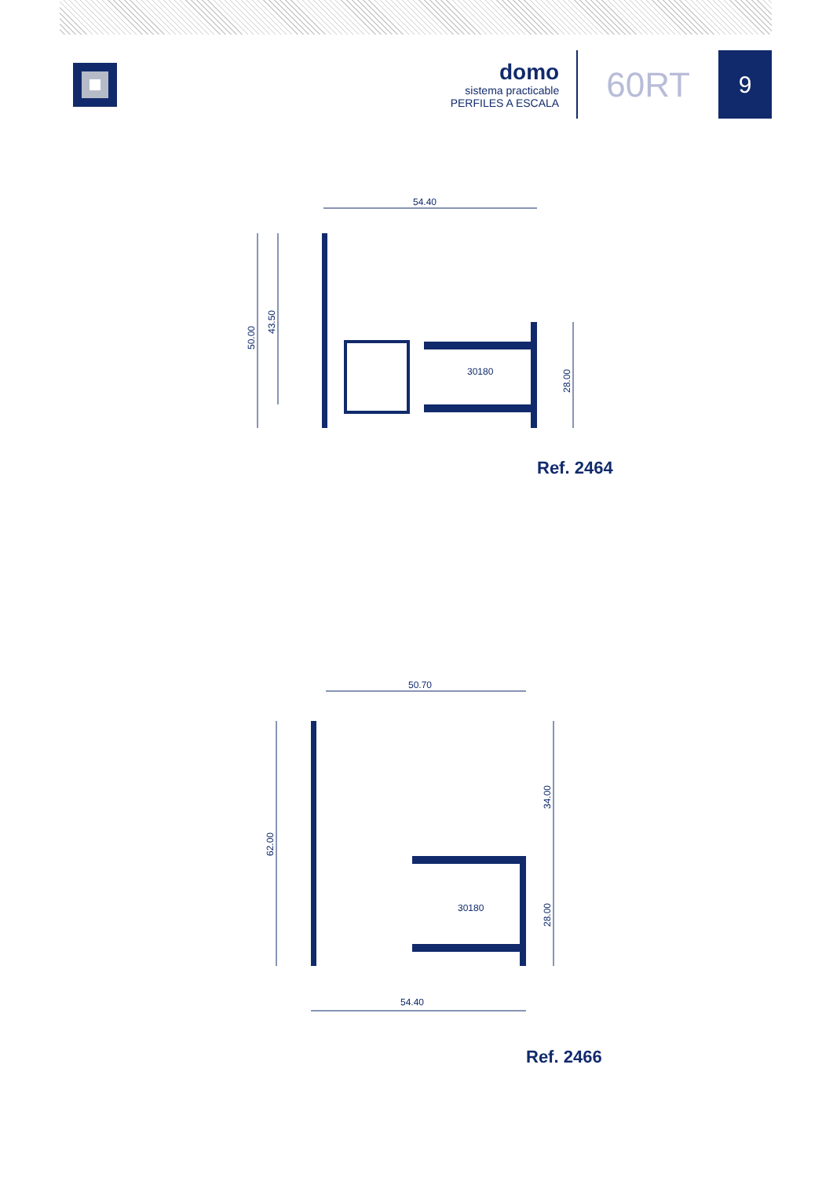domo
sistema practicable
PERFILES A ESCALA
60RT
9
54.40
50.00
43.50
28.00
30180
Ref. 2464
50.70
62.00
34.00
28.00
30180
54.40
Ref. 2466